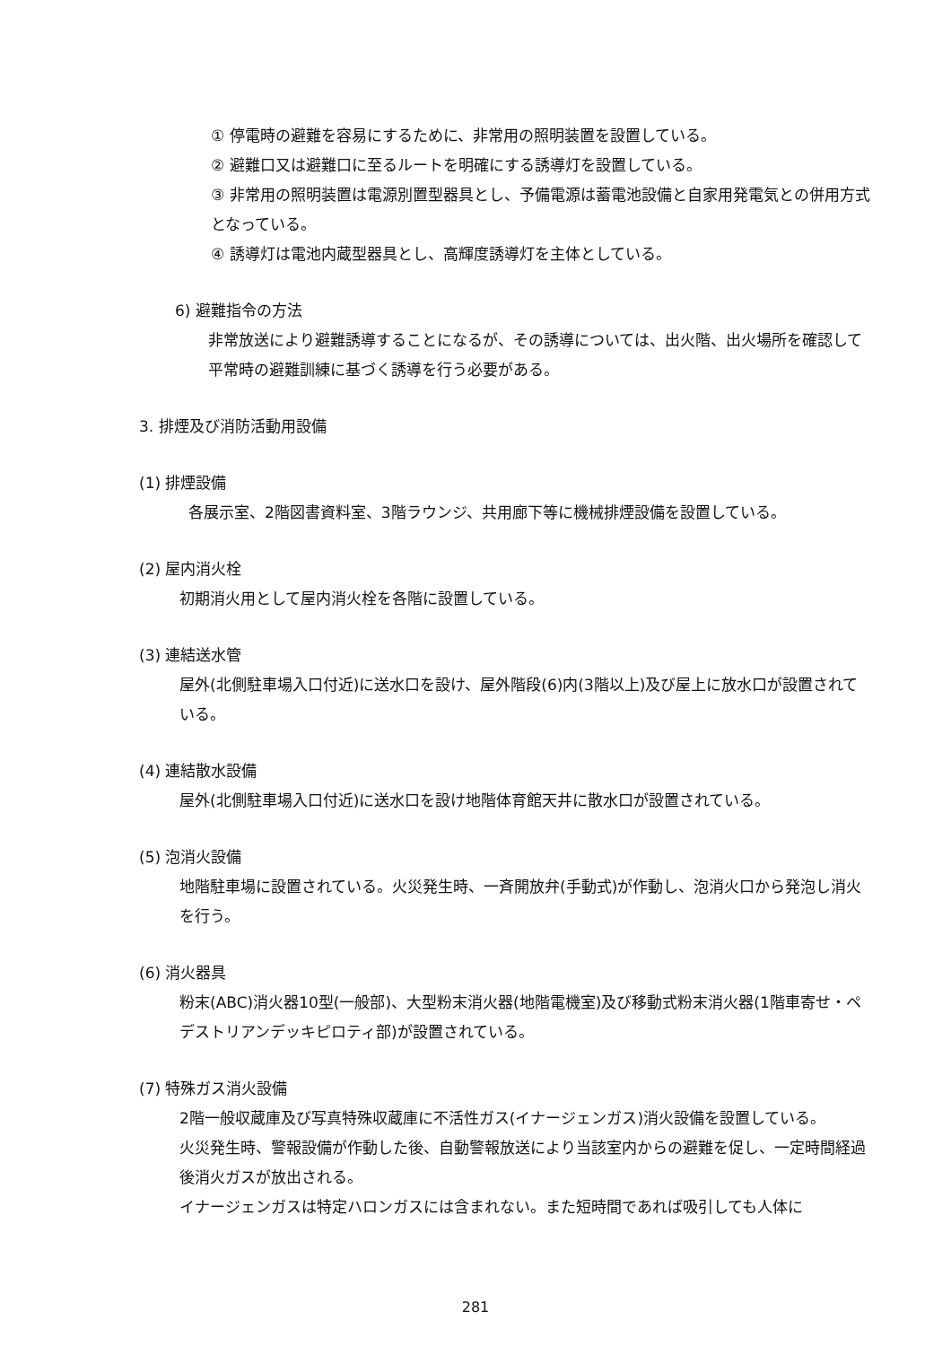① 停電時の避難を容易にするために、非常用の照明装置を設置している。
② 避難口又は避難口に至るルートを明確にする誘導灯を設置している。
③ 非常用の照明装置は電源別置型器具とし、予備電源は蓄電池設備と自家用発電気との併用方式となっている。
④ 誘導灯は電池内蔵型器具とし、高輝度誘導灯を主体としている。
6) 避難指令の方法
非常放送により避難誘導することになるが、その誘導については、出火階、出火場所を確認して平常時の避難訓練に基づく誘導を行う必要がある。
3. 排煙及び消防活動用設備
(1) 排煙設備
各展示室、2階図書資料室、3階ラウンジ、共用廊下等に機械排煙設備を設置している。
(2) 屋内消火栓
初期消火用として屋内消火栓を各階に設置している。
(3) 連結送水管
屋外(北側駐車場入口付近)に送水口を設け、屋外階段(6)内(3階以上)及び屋上に放水口が設置されている。
(4) 連結散水設備
屋外(北側駐車場入口付近)に送水口を設け地階体育館天井に散水口が設置されている。
(5) 泡消火設備
地階駐車場に設置されている。火災発生時、一斉開放弁(手動式)が作動し、泡消火口から発泡し消火を行う。
(6) 消火器具
粉末(ABC)消火器10型(一般部)、大型粉末消火器(地階電機室)及び移動式粉末消火器(1階車寄せ・ペデストリアンデッキピロティ部)が設置されている。
(7) 特殊ガス消火設備
2階一般収蔵庫及び写真特殊収蔵庫に不活性ガス(イナージェンガス)消火設備を設置している。
火災発生時、警報設備が作動した後、自動警報放送により当該室内からの避難を促し、一定時間経過後消火ガスが放出される。
イナージェンガスは特定ハロンガスには含まれない。また短時間であれば吸引しても人体に
281